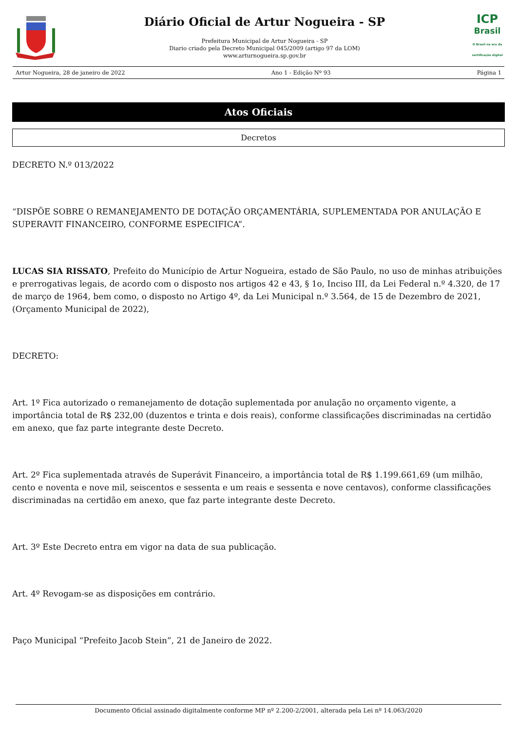Diário Oficial de Artur Nogueira - SP
Prefeitura Municipal de Artur Nogueira - SP
Diario criado pela Decreto Municipal 045/2009 (artigo 97 da LOM)
www.arturnogueira.sp.gov.br
ICP
Brasil
O Brasil na era da certificação digital
Artur Nogueira, 28 de janeiro de 2022 Ano 1 - Edição Nº 93 Página 1
Atos Oficiais
Decretos
DECRETO N.º 013/2022
“DISPÕE SOBRE O REMANEJAMENTO DE DOTAÇÃO ORÇAMENTÁRIA, SUPLEMENTADA POR ANULAÇÃO E SUPERAVIT FINANCEIRO, CONFORME ESPECIFICA”.
LUCAS SIA RISSATO, Prefeito do Município de Artur Nogueira, estado de São Paulo, no uso de minhas atribuições e prerrogativas legais, de acordo com o disposto nos artigos 42 e 43, § 1o, Inciso III, da Lei Federal n.º 4.320, de 17 de março de 1964, bem como, o disposto no Artigo 4º, da Lei Municipal n.º 3.564, de 15 de Dezembro de 2021, (Orçamento Municipal de 2022),
DECRETO:
Art. 1º Fica autorizado o remanejamento de dotação suplementada por anulação no orçamento vigente, a importância total de R$ 232,00 (duzentos e trinta e dois reais), conforme classificações discriminadas na certidão em anexo, que faz parte integrante deste Decreto.
Art. 2º Fica suplementada através de Superávit Financeiro, a importância total de R$ 1.199.661,69 (um milhão, cento e noventa e nove mil, seiscentos e sessenta e um reais e sessenta e nove centavos), conforme classificações discriminadas na certidão em anexo, que faz parte integrante deste Decreto.
Art. 3º Este Decreto entra em vigor na data de sua publicação.
Art. 4º Revogam-se as disposições em contrário.
Paço Municipal “Prefeito Jacob Stein”, 21 de Janeiro de 2022.
Documento Oficial assinado digitalmente conforme MP nº 2.200-2/2001, alterada pela Lei nº 14.063/2020